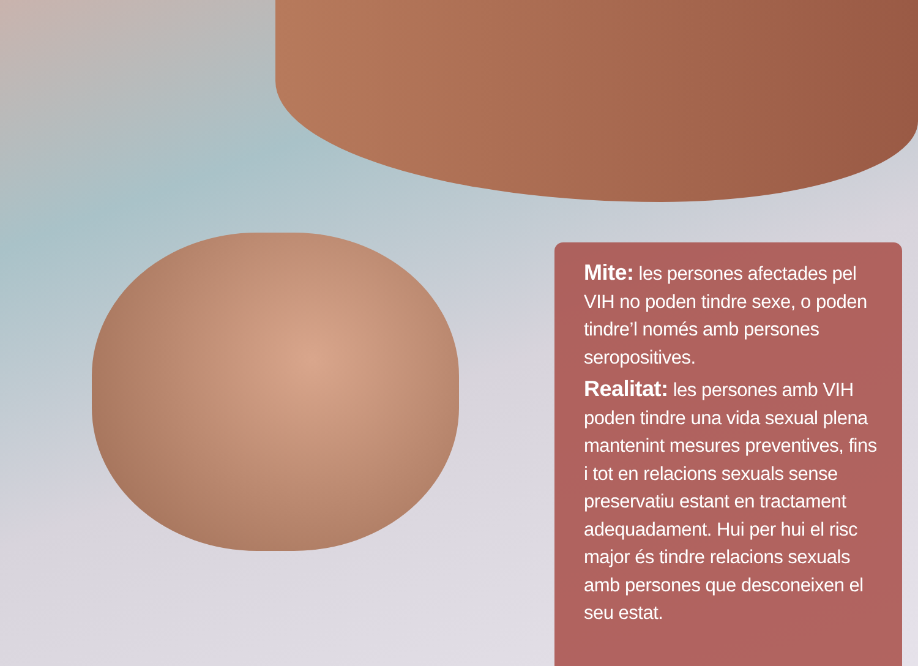Mite: les persones afectades pel VIH no poden tindre sexe, o poden tindre’l només amb persones seropositives.
Realitat: les persones amb VIH poden tindre una vida sexual plena mantenint mesures preventives, fins i tot en relacions sexuals sense preservatiu estant en tractament adequadament. Hui per hui el risc major és tindre relacions sexuals amb persones que desconeixen el seu estat.